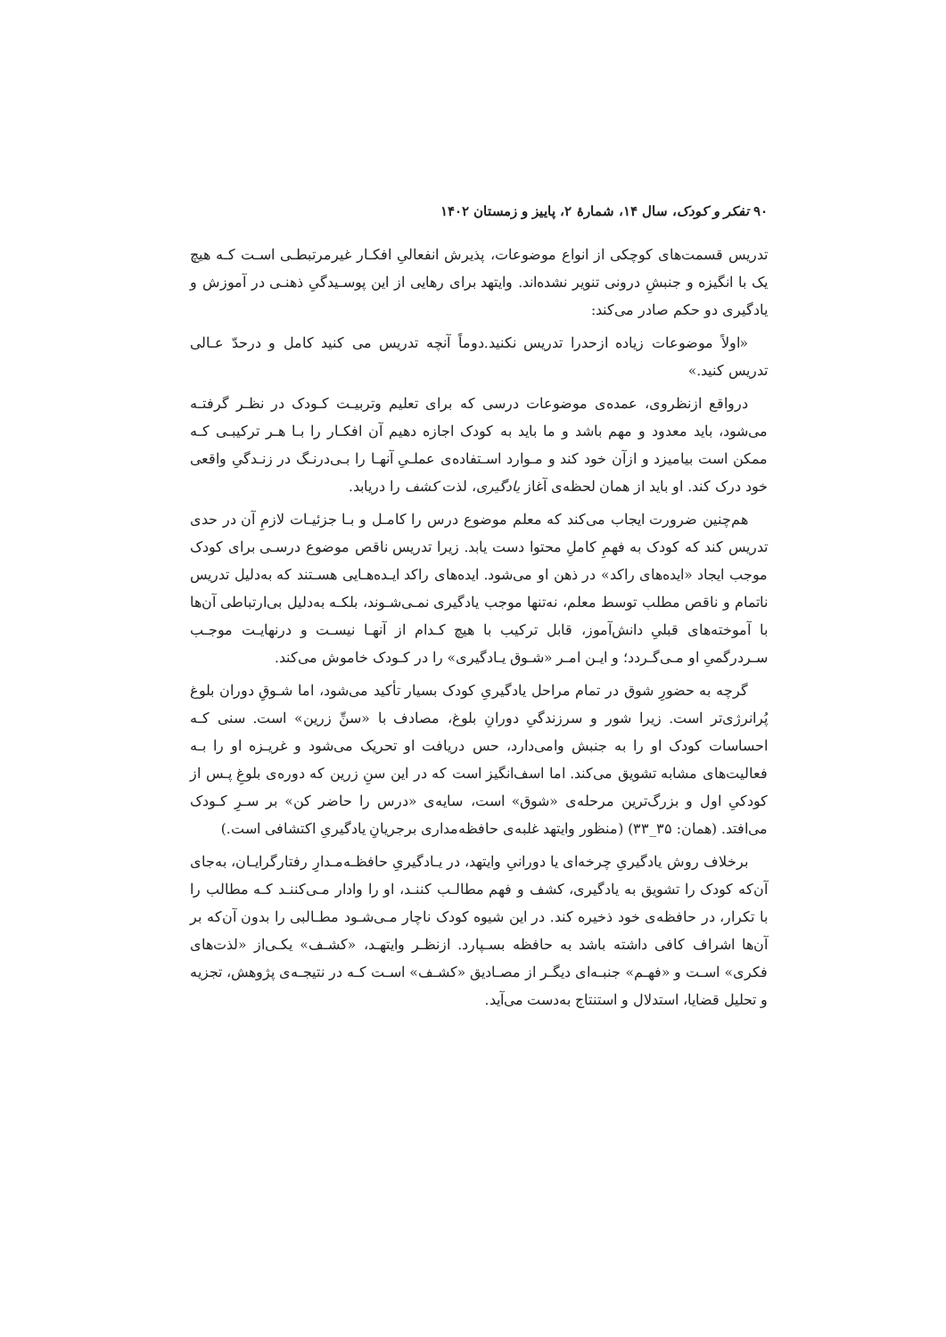۹۰ تفکر و کودک، سال ۱۴، شمارهٔ ۲، پاییز و زمستان ۱۴۰۲
تدریس قسمت‌های کوچکی از انواع موضوعات، پذیرش انفعالیِ افکـار غیرمرتبطـی اسـت کـه هیچ یک با انگیزه و جنبشِ درونی تنویر نشده‌اند. وایتهد برای رهایی از این پوسـیدگیِ ذهنـی در آموزش و یادگیری دو حکم صادر می‌کند:
«اولاً موضوعات زیاده ازحدرا تدریس نکنید.دوماً آنچه تدریس می کنید کامل و درحدّ عـالی تدریس کنید.»
درواقع ازنظروی، عمده‌ی موضوعات درسی که برای تعلیم وتربیـت کـودک در نظـر گرفتـه می‌شود، باید معدود و مهم باشد و ما باید به کودک اجازه دهیم آن افکـار را بـا هـر ترکیبـی کـه ممکن است بیامیزد و ازآن خود کند و مـوارد اسـتفاده‌ی عملـیِ آنهـا را بـی‌درنـگ در زنـدگیِ واقعی خود درک کند. او باید از همان لحظه‌ی آغاز یادگیری، لذت کشف را دریابد.
هم‌چنین ضرورت ایجاب می‌کند که معلم موضوع درس را کامـل و بـا جزئیـات لازمِ آن در حدی تدریس کند که کودک به فهمِ کاملِ محتوا دست یابد. زیرا تدریس ناقص موضوع درسـی برای کودک موجب ایجاد «ایده‌های راکد» در ذهن او می‌شود. ایده‌های راکد ایـده‌هـایی هسـتند که به‌دلیل تدریس ناتمام و ناقص مطلب توسط معلم، نه‌تنها موجب یادگیری نمـی‌شـوند، بلکـه به‌دلیل بی‌ارتباطی آن‌ها با آموخته‌های قبلیِ دانش‌آموز، قابل ترکیب با هیچ کـدام از آنهـا نیسـت و درنهایـت موجـب سـردرگمیِ او مـی‌گـردد؛ و ایـن امـر «شـوق یـادگیری» را در کـودک خاموش می‌کند.
گرچه به حضورِ شوق در تمام مراحل یادگیریِ کودک بسیار تأکید می‌شود، اما شـوقِ دوران بلوغ پُرانرژی‌تر است. زیرا شور و سرزندگیِ دورانِ بلوغ، مصادف با «سنِّ زرین» است. سنی کـه احساسات کودک او را به جنبش وامی‌دارد، حس دریافت او تحریک می‌شود و غریـزه او را بـه فعالیت‌های مشابه تشویق می‌کند. اما اسف‌انگیز است که در این سنِ زرین که دوره‌ی بلوغِ پـس از کودکیِ اول و بزرگ‌ترین مرحله‌ی «شوق» است، سایه‌ی «درس را حاضر کن» بر سـرِ کـودک می‌افتد. (همان: ۳۵_۳۳) (منظور وایتهد غلبه‌ی حافظه‌مداری برجریانِ یادگیریِ اکتشافی است.)
برخلاف روش یادگیریِ چرخه‌ای یا دورانیِ وایتهد، در یـادگیریِ حافظـه‌مـدارِ رفتارگرایـان، به‌جای آن‌که کودک را تشویق به یادگیری، کشف و فهم مطالـب کننـد، او را وادار مـی‌کننـد کـه مطالب را با تکرار، در حافظه‌ی خود ذخیره کند. در این شیوه کودک ناچار مـی‌شـود مطـالبی را بدون آن‌که بر آن‌ها اشراف کافی داشته باشد به حافظه بسـپارد. ازنظـر وایتهـد، «کشـف» یکـی‌از «لذت‌های فکری» اسـت و «فهـم» جنبـه‌ای دیگـر از مصـادیق «کشـف» اسـت کـه در نتیجـه‌ی پژوهش، تجزیه و تحلیل قضایا، استدلال و استنتاج به‌دست می‌آید.